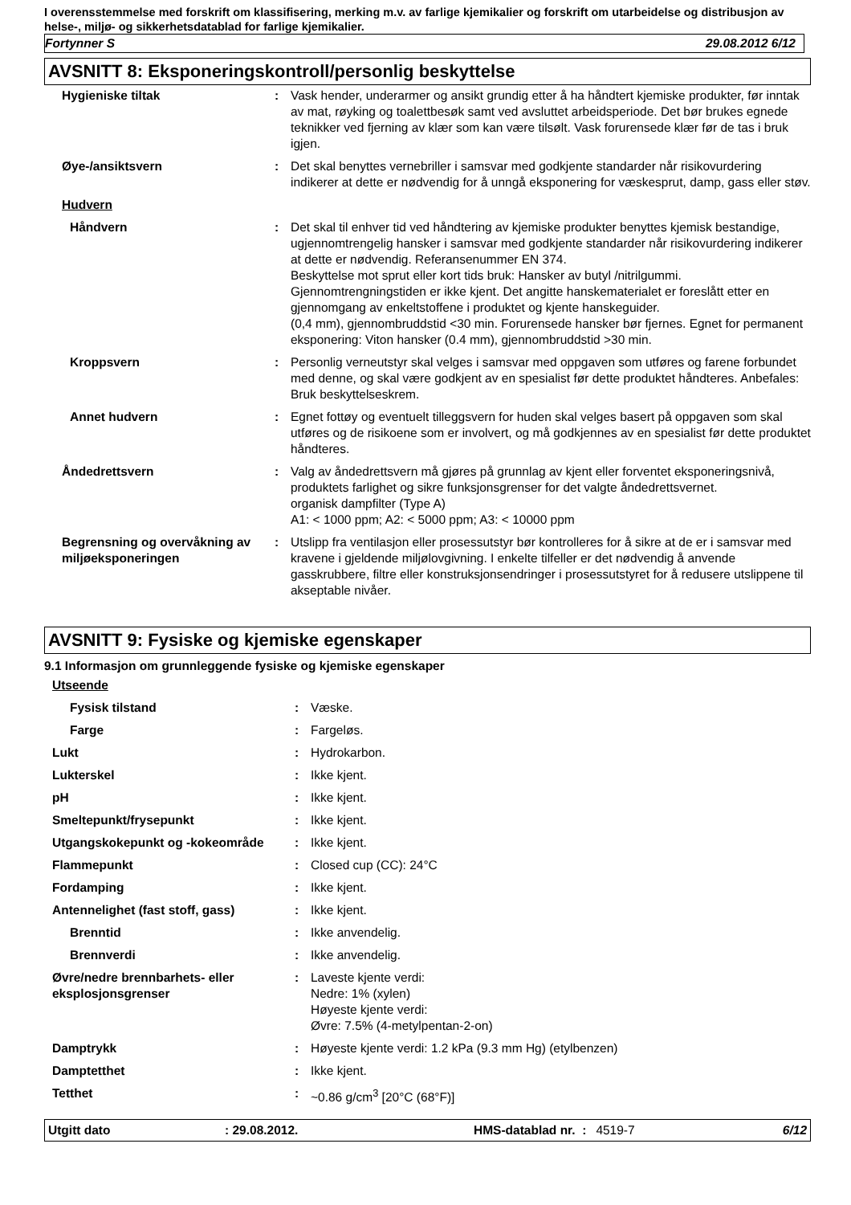I overensstemmelse med forskrift om klassifisering, merking m.v. av farlige kjemikalier og forskrift om utarbeidelse og distribusjon av helse-, miljø- og sikkerhetsdatablad for farlige kjemikalier.
Fortynner S 29.08.2012 6/12
AVSNITT 8: Eksponeringskontroll/personlig beskyttelse
| Hygieniske tiltak | : | Vask hender, underarmer og ansikt grundig etter å ha håndtert kjemiske produkter, før inntak av mat, røyking og toalettbesøk samt ved avsluttet arbeidsperiode. Det bør brukes egnede teknikker ved fjerning av klær som kan være tilsølt. Vask forurensede klær før de tas i bruk igjen. |
| Øye-/ansiktsvern | : | Det skal benyttes vernebriller i samsvar med godkjente standarder når risikovurdering indikerer at dette er nødvendig for å unngå eksponering for væskesprut, damp, gass eller støv. |
| Hudvern | | |
| Håndvern | : | Det skal til enhver tid ved håndtering av kjemiske produkter benyttes kjemisk bestandige, ugjennomtrengelig hansker i samsvar med godkjente standarder når risikovurdering indikerer at dette er nødvendig. Referansenummer EN 374. Beskyttelse mot sprut eller kort tids bruk: Hansker av butyl /nitrilgummi. Gjennomtrengningstiden er ikke kjent. Det angitte hanskematerialet er foreslått etter en gjennomgang av enkeltstoffene i produktet og kjente hanskeguider. (0,4 mm), gjennombruddstid <30 min. Forurensede hansker bør fjernes. Egnet for permanent eksponering: Viton hansker (0.4 mm), gjennombruddstid >30 min. |
| Kroppsvern | : | Personlig verneutstyr skal velges i samsvar med oppgaven som utføres og farene forbundet med denne, og skal være godkjent av en spesialist før dette produktet håndteres. Anbefales: Bruk beskyttelseskrem. |
| Annet hudvern | : | Egnet fottøy og eventuelt tilleggsvern for huden skal velges basert på oppgaven som skal utføres og de risikoene som er involvert, og må godkjennes av en spesialist før dette produktet håndteres. |
| Åndedrettsvern | : | Valg av åndedrettsvern må gjøres på grunnlag av kjent eller forventet eksponeringsnivå, produktets farlighet og sikre funksjonsgrenser for det valgte åndedrettsvernet. organisk dampfilter (Type A) A1: < 1000 ppm; A2: < 5000 ppm; A3: < 10000 ppm |
| Begrensning og overvåkning av miljøeksponeringen | : | Utslipp fra ventilasjon eller prosessutstyr bør kontrolleres for å sikre at de er i samsvar med kravene i gjeldende miljølovgivning. I enkelte tilfeller er det nødvendig å anvende gasskrubbere, filtre eller konstruksjonsendringer i prosessutstyret for å redusere utslippene til akseptable nivåer. |
AVSNITT 9: Fysiske og kjemiske egenskaper
9.1 Informasjon om grunnleggende fysiske og kjemiske egenskaper
| Utseende | | |
| Fysisk tilstand | : | Væske. |
| Farge | : | Fargeløs. |
| Lukt | : | Hydrokarbon. |
| Lukterskel | : | Ikke kjent. |
| pH | : | Ikke kjent. |
| Smeltepunkt/frysepunkt | : | Ikke kjent. |
| Utgangskokepunkt og -kokeområde | : | Ikke kjent. |
| Flammepunkt | : | Closed cup (CC): 24°C |
| Fordamping | : | Ikke kjent. |
| Antennelighet (fast stoff, gass) | : | Ikke kjent. |
| Brenntid | : | Ikke anvendelig. |
| Brennverdi | : | Ikke anvendelig. |
| Øvre/nedre brennbarhets- eller eksplosjonsgrenser | : | Laveste kjente verdi: Nedre: 1% (xylen) Høyeste kjente verdi: Øvre: 7.5% (4-metylpentan-2-on) |
| Damptrykk | : | Høyeste kjente verdi: 1.2 kPa (9.3 mm Hg) (etylbenzen) |
| Damptetthet | : | Ikke kjent. |
| Tetthet | : | ~0.86 g/cm<sup>3</sup> [20°C (68°F)] |
Utgitt dato: 29.08.2012. HMS-datablad nr. : 4519-7 6/12